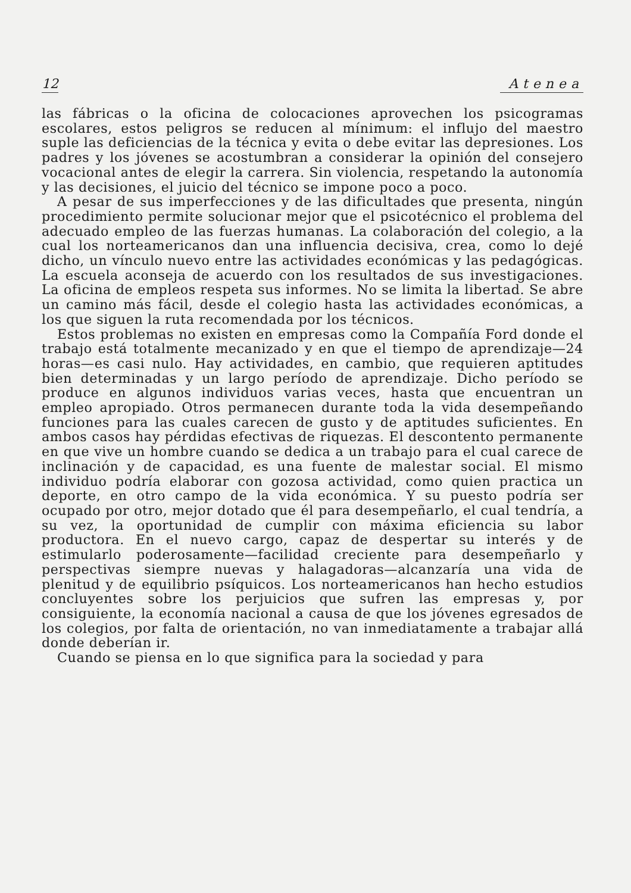12 Atenea
las fábricas o la oficina de colocaciones aprovechen los psicogramas escolares, estos peligros se reducen al mínimum: el influjo del maestro suple las deficiencias de la técnica y evita o debe evitar las depresiones. Los padres y los jóvenes se acostumbran a considerar la opinión del consejero vocacional antes de elegir la carrera. Sin violencia, respetando la autonomía y las decisiones, el juicio del técnico se impone poco a poco.
A pesar de sus imperfecciones y de las dificultades que presenta, ningún procedimiento permite solucionar mejor que el psicotécnico el problema del adecuado empleo de las fuerzas humanas. La colaboración del colegio, a la cual los norteamericanos dan una influencia decisiva, crea, como lo dejé dicho, un vínculo nuevo entre las actividades económicas y las pedagógicas. La escuela aconseja de acuerdo con los resultados de sus investigaciones. La oficina de empleos respeta sus informes. No se limita la libertad. Se abre un camino más fácil, desde el colegio hasta las actividades económicas, a los que siguen la ruta recomendada por los técnicos.
Estos problemas no existen en empresas como la Compañía Ford donde el trabajo está totalmente mecanizado y en que el tiempo de aprendizaje—24 horas—es casi nulo. Hay actividades, en cambio, que requieren aptitudes bien determinadas y un largo período de aprendizaje. Dicho período se produce en algunos individuos varias veces, hasta que encuentran un empleo apropiado. Otros permanecen durante toda la vida desempeñando funciones para las cuales carecen de gusto y de aptitudes suficientes. En ambos casos hay pérdidas efectivas de riquezas. El descontento permanente en que vive un hombre cuando se dedica a un trabajo para el cual carece de inclinación y de capacidad, es una fuente de malestar social. El mismo individuo podría elaborar con gozosa actividad, como quien practica un deporte, en otro campo de la vida económica. Y su puesto podría ser ocupado por otro, mejor dotado que él para desempeñarlo, el cual tendría, a su vez, la oportunidad de cumplir con máxima eficiencia su labor productora. En el nuevo cargo, capaz de despertar su interés y de estimularlo poderosamente—facilidad creciente para desempeñarlo y perspectivas siempre nuevas y halagadoras—alcanzaría una vida de plenitud y de equilibrio psíquicos. Los norteamericanos han hecho estudios concluyentes sobre los perjuicios que sufren las empresas y, por consiguiente, la economía nacional a causa de que los jóvenes egresados de los colegios, por falta de orientación, no van inmediatamente a trabajar allá donde deberían ir.
Cuando se piensa en lo que significa para la sociedad y para